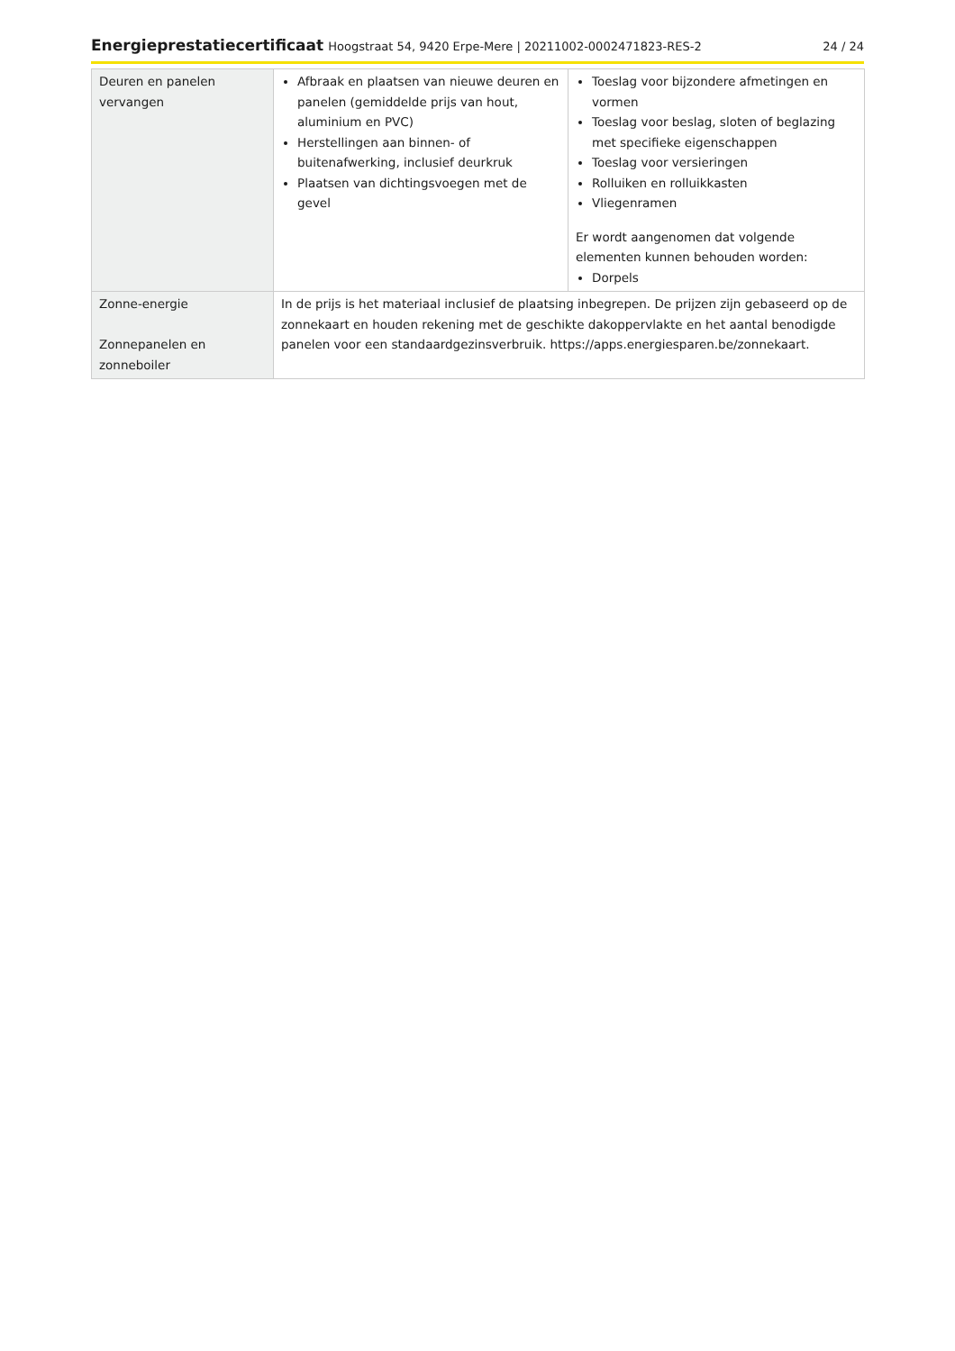Energieprestatiecertificaat Hoogstraat 54, 9420 Erpe-Mere | 20211002-0002471823-RES-2
24 / 24
| Deuren en panelen vervangen | Afbraak en plaatsen van nieuwe deuren en panelen (gemiddelde prijs van hout, aluminium en PVC) Herstellingen aan binnen- of buitenafwerking, inclusief deurkruk Plaatsen van dichtingsvoegen met de gevel | Toeslag voor bijzondere afmetingen en vormen Toeslag voor beslag, sloten of beglazing met specifieke eigenschappen Toeslag voor versieringen Rolluiken en rolluikkasten Vliegenramen Er wordt aangenomen dat volgende elementen kunnen behouden worden: Dorpels |
| Zonne-energie Zonnepanelen en zonneboiler | In de prijs is het materiaal inclusief de plaatsing inbegrepen. De prijzen zijn gebaseerd op de zonnekaart en houden rekening met de geschikte dakoppervlakte en het aantal benodigde panelen voor een standaardgezinsverbruik. https://apps.energiesparen.be/zonnekaart. | |